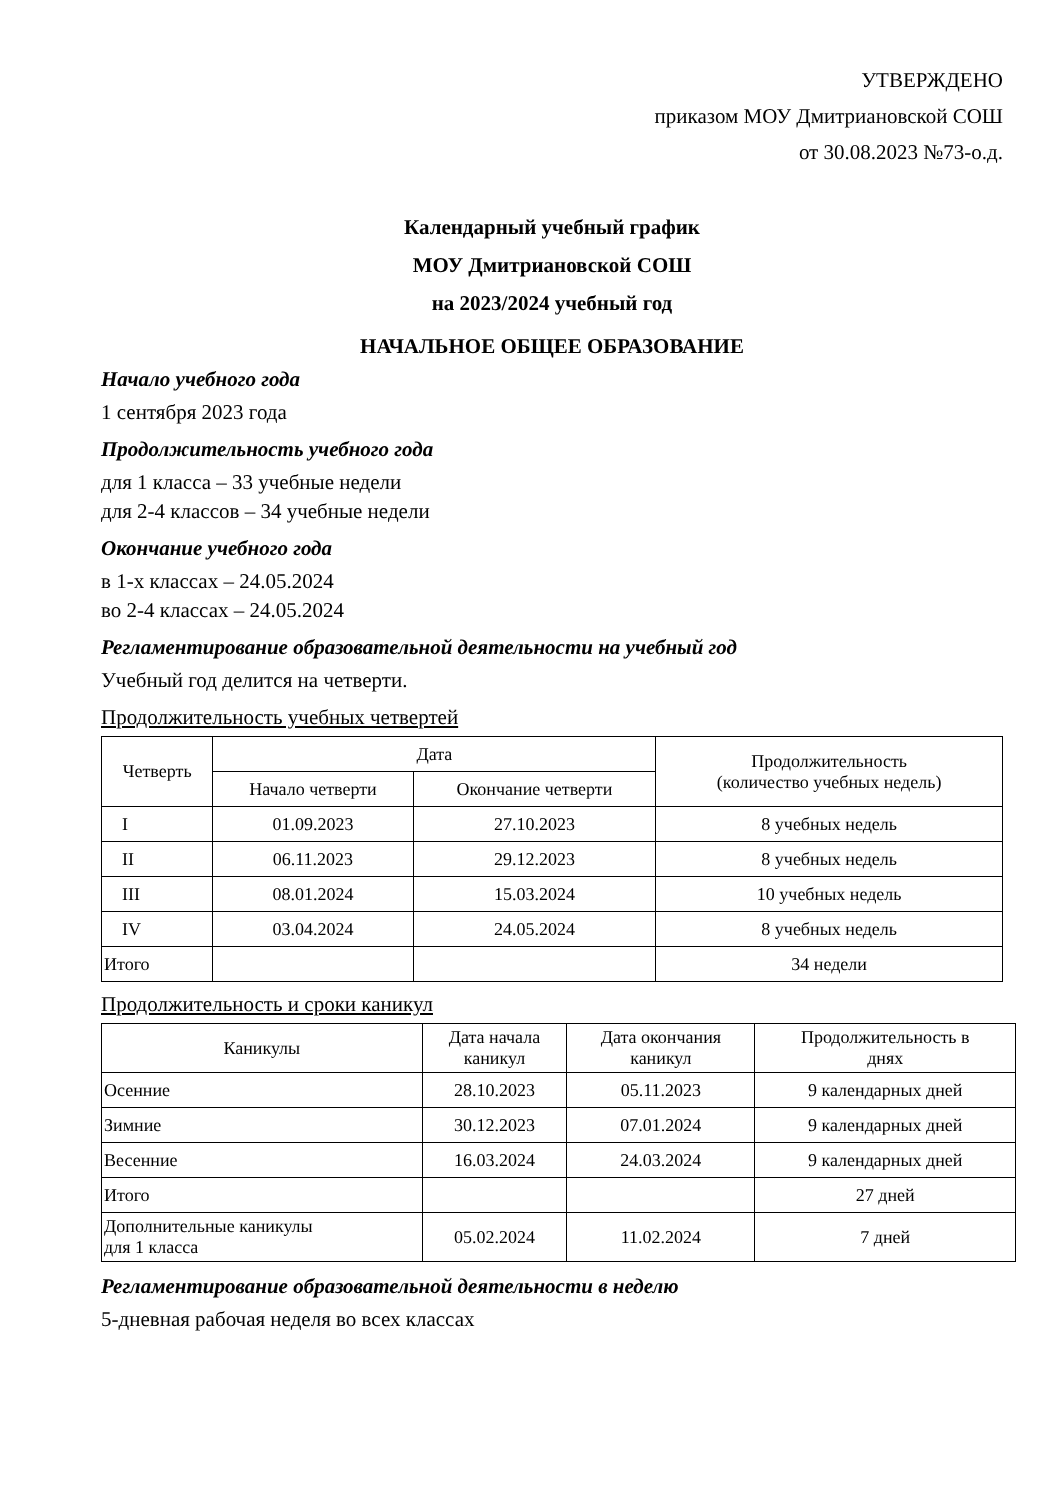УТВЕРЖДЕНО
приказом МОУ Дмитриановской СОШ
от 30.08.2023 №73-о.д.
Календарный учебный график
МОУ Дмитриановской СОШ
на 2023/2024 учебный год
НАЧАЛЬНОЕ ОБЩЕЕ ОБРАЗОВАНИЕ
Начало учебного года
1 сентября 2023 года
Продолжительность учебного года
для 1 класса – 33 учебные недели
для 2-4 классов – 34 учебные недели
Окончание учебного года
в 1-х классах – 24.05.2024
во 2-4 классах – 24.05.2024
Регламентирование образовательной деятельности на учебный год
Учебный год делится на четверти.
Продолжительность учебных четвертей
| Четверть | Дата | | Продолжительность (количество учебных недель) |
| --- | --- | --- | --- |
| | Начало четверти | Окончание четверти | |
| I | 01.09.2023 | 27.10.2023 | 8 учебных недель |
| II | 06.11.2023 | 29.12.2023 | 8 учебных недель |
| III | 08.01.2024 | 15.03.2024 | 10 учебных недель |
| IV | 03.04.2024 | 24.05.2024 | 8 учебных недель |
| Итого | | | 34 недели |
Продолжительность и сроки каникул
| Каникулы | Дата начала каникул | Дата окончания каникул | Продолжительность в днях |
| --- | --- | --- | --- |
| Осенние | 28.10.2023 | 05.11.2023 | 9 календарных дней |
| Зимние | 30.12.2023 | 07.01.2024 | 9 календарных дней |
| Весенние | 16.03.2024 | 24.03.2024 | 9 календарных дней |
| Итого | | | 27 дней |
| Дополнительные каникулы для 1 класса | 05.02.2024 | 11.02.2024 | 7 дней |
Регламентирование образовательной деятельности в неделю
5-дневная рабочая неделя во всех классах